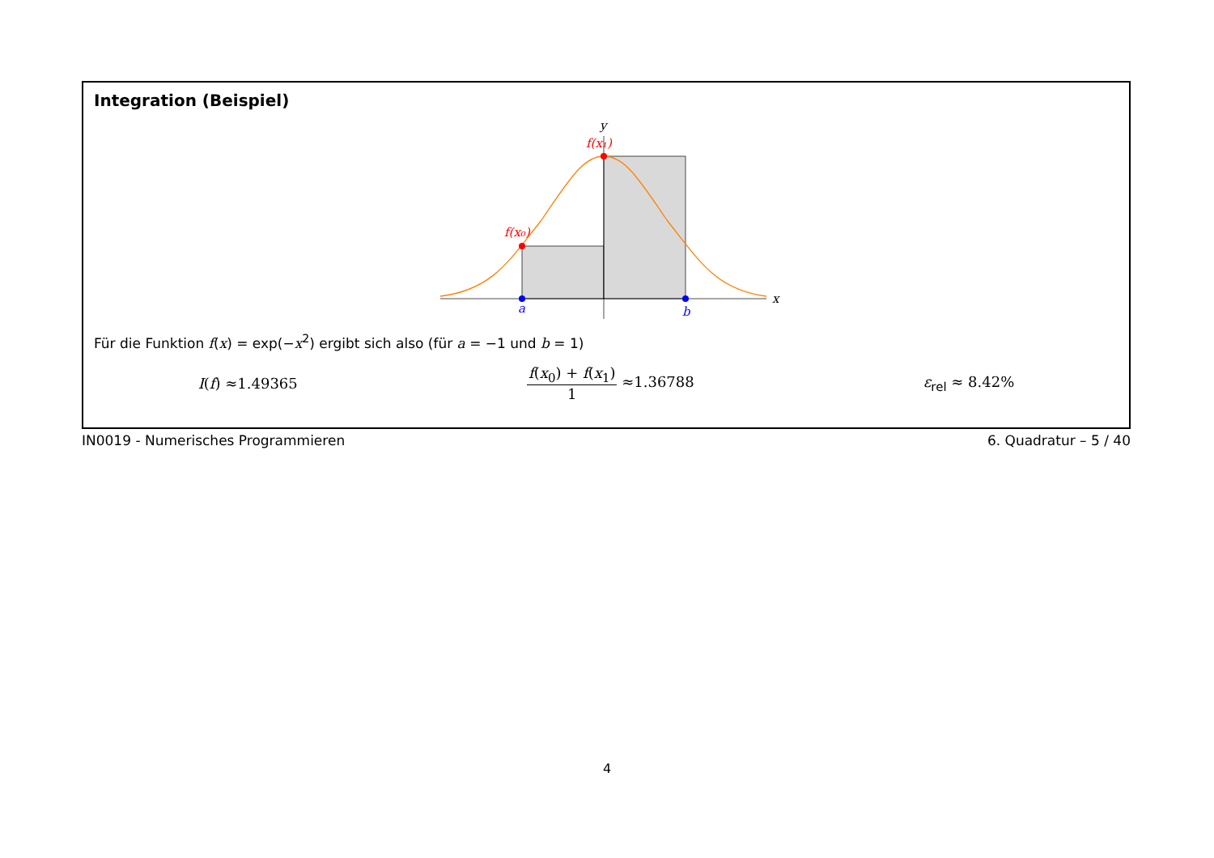Integration (Beispiel)
y
x
f(x₁)
f(x₀)
a
b
Für die Funktion f(x) = exp(−x<sup>2</sup>) ergibt sich also (für a = −1 und b = 1)
I(f) ≈1.49365 f(x<sub>0</sub>) + f(x<sub>1</sub>) 1 ≈1.36788 ε<sub>rel</sub> ≈ 8.42%
IN0019 - Numerisches Programmieren 6. Quadratur – 5 / 40
4